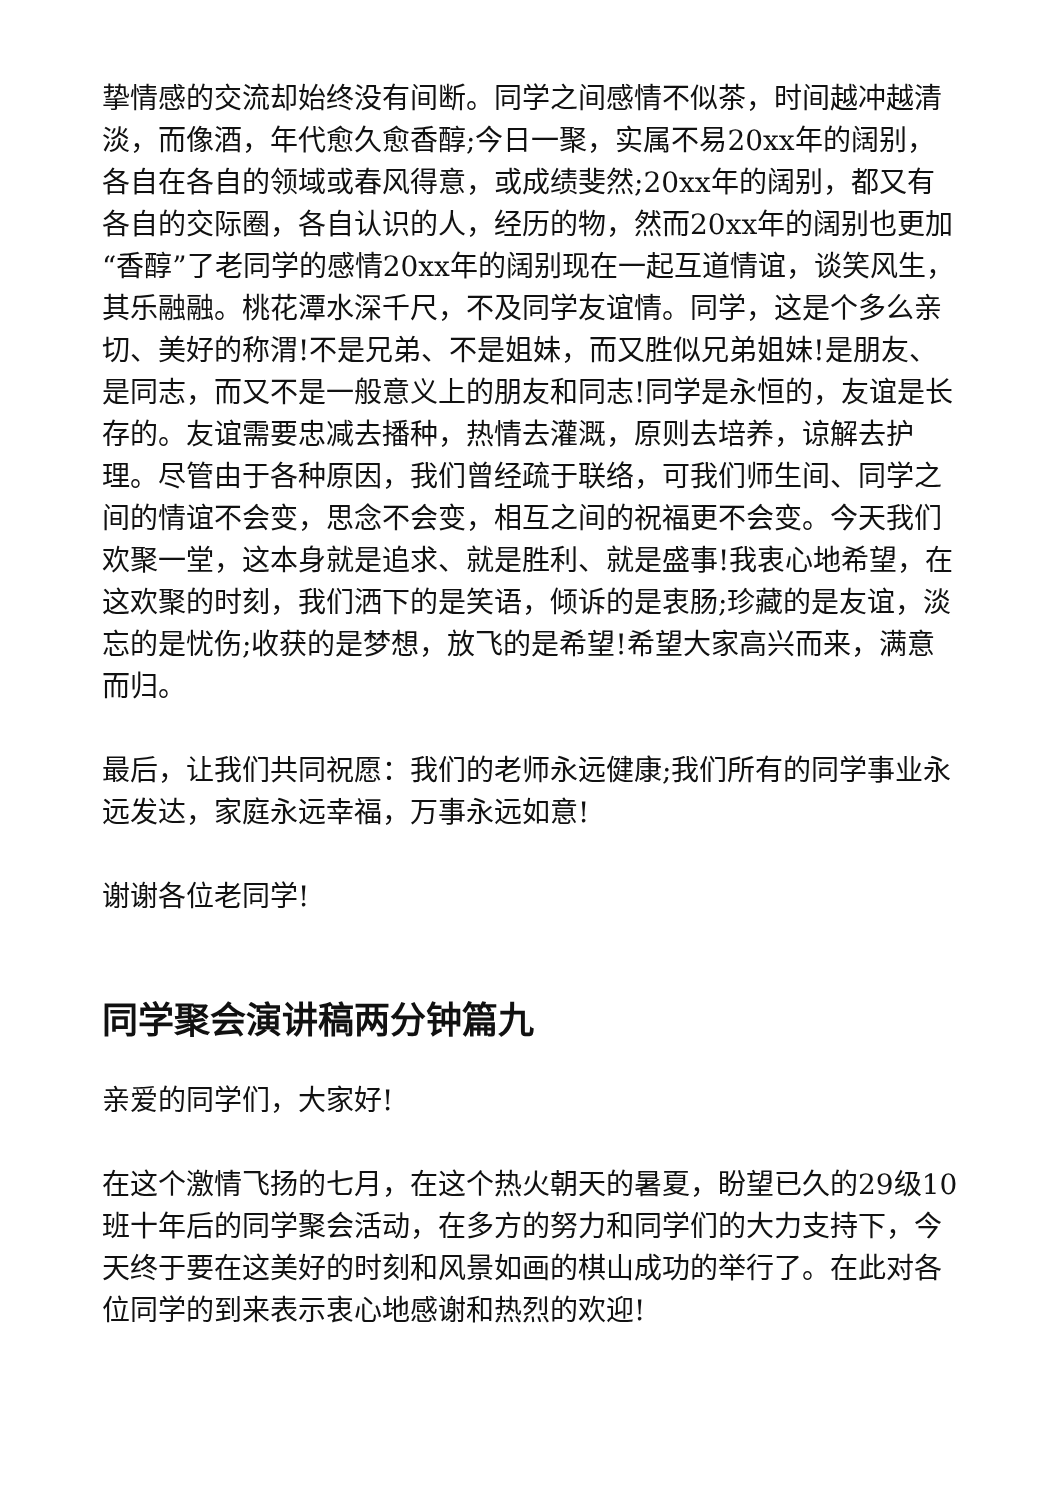挚情感的交流却始终没有间断。同学之间感情不似茶，时间越冲越清淡，而像酒，年代愈久愈香醇;今日一聚，实属不易20xx年的阔别，各自在各自的领域或春风得意，或成绩斐然;20xx年的阔别，都又有各自的交际圈，各自认识的人，经历的物，然而20xx年的阔别也更加“香醇”了老同学的感情20xx年的阔别现在一起互道情谊，谈笑风生，其乐融融。桃花潭水深千尺，不及同学友谊情。同学，这是个多么亲切、美好的称渭!不是兄弟、不是姐妹，而又胜似兄弟姐妹!是朋友、是同志，而又不是一般意义上的朋友和同志!同学是永恒的，友谊是长存的。友谊需要忠减去播种，热情去灌溉，原则去培养，谅解去护理。尽管由于各种原因，我们曾经疏于联络，可我们师生间、同学之间的情谊不会变，思念不会变，相互之间的祝福更不会变。今天我们欢聚一堂，这本身就是追求、就是胜利、就是盛事!我衷心地希望，在这欢聚的时刻，我们洒下的是笑语，倾诉的是衷肠;珍藏的是友谊，淡忘的是忧伤;收获的是梦想，放飞的是希望!希望大家高兴而来，满意而归。
最后，让我们共同祝愿：我们的老师永远健康;我们所有的同学事业永远发达，家庭永远幸福，万事永远如意!
谢谢各位老同学!
同学聚会演讲稿两分钟篇九
亲爱的同学们，大家好!
在这个激情飞扬的七月，在这个热火朝天的暑夏，盼望已久的29级10班十年后的同学聚会活动，在多方的努力和同学们的大力支持下，今天终于要在这美好的时刻和风景如画的棋山成功的举行了。在此对各位同学的到来表示衷心地感谢和热烈的欢迎!